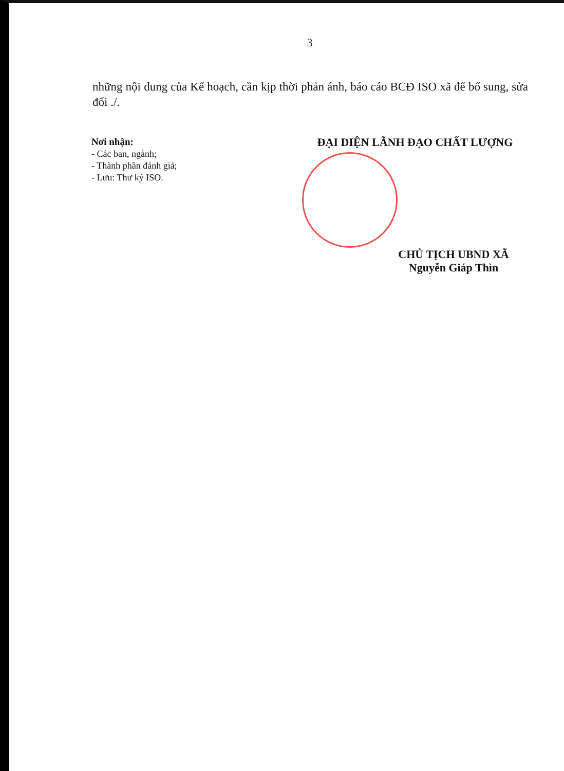3
những nội dung của Kế hoạch, cần kịp thời phản ánh, báo cáo BCĐ ISO xã để bổ sung, sửa đổi ./.
Nơi nhận:
- Các ban, ngành;
- Thành phần đánh giá;
- Lưu: Thư ký ISO.
ĐẠI DIỆN LÃNH ĐẠO CHẤT LƯỢNG
CHỦ TỊCH UBND XÃ
Nguyễn Giáp Thìn